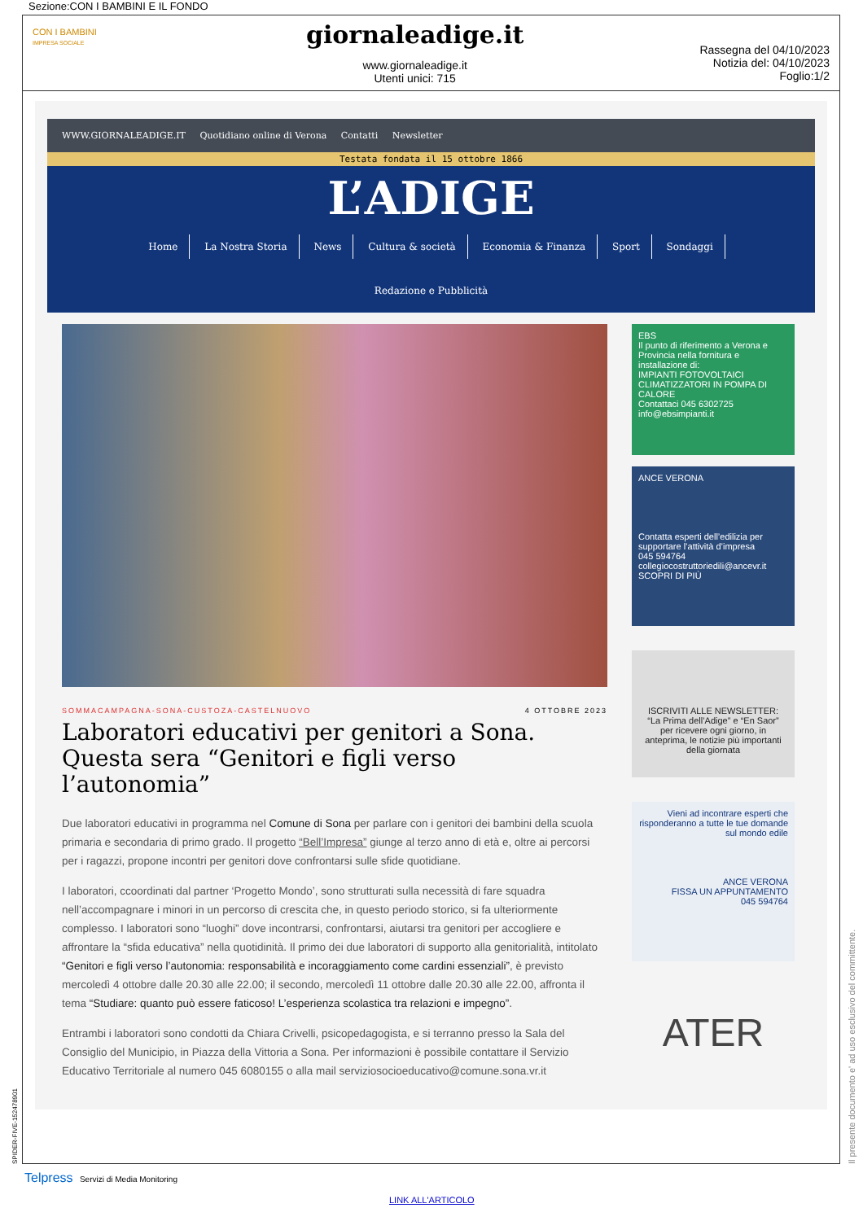Sezione:CON I BAMBINI E IL FONDO
CON I BAMBINI
IMPRESA SOCIALE
giornaleadige.it
www.giornaleadige.it
Utenti unici: 715
Rassegna del 04/10/2023
Notizia del: 04/10/2023
Foglio:1/2
WWW.GIORNALEADIGE.IT Quotidiano online di Verona Contatti Newsletter
Testata fondata il 15 ottobre 1866
L’ADIGE
Home La Nostra Storia News Cultura & società Economia & Finanza Sport Sondaggi
Redazione e Pubblicità
SOMMACAMPAGNA-SONA-CUSTOZA-CASTELNUOVO 4 OTTOBRE 2023
Laboratori educativi per genitori a Sona. Questa sera “Genitori e figli verso l’autonomia”
Due laboratori educativi in programma nel Comune di Sona per parlare con i genitori dei bambini della scuola primaria e secondaria di primo grado. Il progetto “Bell’Impresa” giunge al terzo anno di età e, oltre ai percorsi per i ragazzi, propone incontri per genitori dove confrontarsi sulle sfide quotidiane.
I laboratori, ccoordinati dal partner ‘Progetto Mondo’, sono strutturati sulla necessità di fare squadra nell’accompagnare i minori in un percorso di crescita che, in questo periodo storico, si fa ulteriormente complesso. I laboratori sono “luoghi” dove incontrarsi, confrontarsi, aiutarsi tra genitori per accogliere e affrontare la “sfida educativa” nella quotidinità. Il primo dei due laboratori di supporto alla genitorialità, intitolato “Genitori e figli verso l’autonomia: responsabilità e incoraggiamento come cardini essenziali”, è previsto mercoledì 4 ottobre dalle 20.30 alle 22.00; il secondo, mercoledì 11 ottobre dalle 20.30 alle 22.00, affronta il tema “Studiare: quanto può essere faticoso! L’esperienza scolastica tra relazioni e impegno”.
Entrambi i laboratori sono condotti da Chiara Crivelli, psicopedagogista, e si terranno presso la Sala del Consiglio del Municipio, in Piazza della Vittoria a Sona. Per informazioni è possibile contattare il Servizio Educativo Territoriale al numero 045 6080155 o alla mail serviziosocioeducativo@comune.sona.vr.it
EBS
Il punto di riferimento a Verona e Provincia nella fornitura e installazione di:
IMPIANTI FOTOVOLTAICI
CLIMATIZZATORI IN POMPA DI CALORE
Contattaci 045 6302725 info@ebsimpianti.it
ANCE VERONA
Contatta esperti dell’edilizia per supportare l’attività d’impresa
045 594764
collegiocostruttoriedili@ancevr.it SCOPRI DI PIÙ
ISCRIVITI ALLE NEWSLETTER:
“La Prima dell’Adige” e “En Saor”
per ricevere ogni giorno, in anteprima, le notizie più importanti della giornata
Vieni ad incontrare esperti che risponderanno a tutte le tue domande sul mondo edile
ANCE VERONA
FISSA UN APPUNTAMENTO
045 594764
ATER
SPIDER-FIVE-152478901 Il presente documento e' ad uso esclusivo del committente.
Telpress Servizi di Media Monitoring
LINK ALL'ARTICOLO